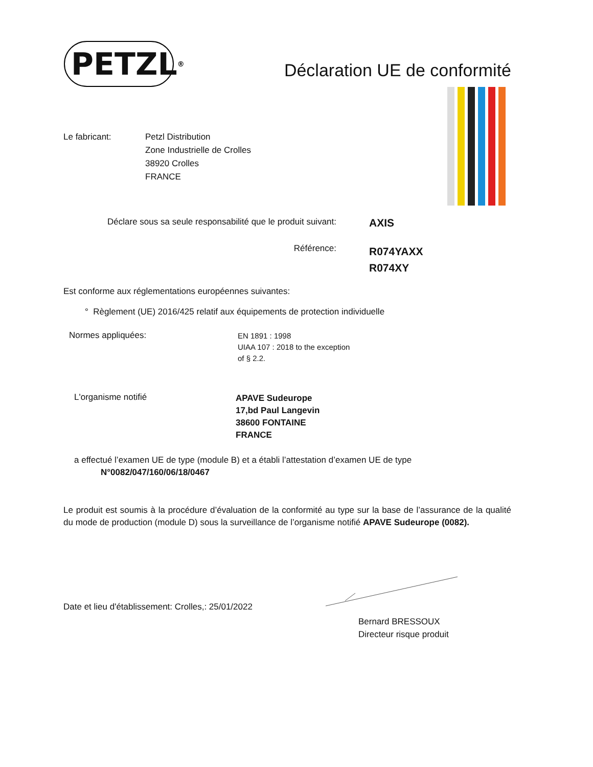PETZL<sup>®</sup>
Déclaration UE de conformité
Le fabricant: Petzl Distribution
Zone Industrielle de Crolles
38920 Crolles
FRANCE
Déclare sous sa seule responsabilité que le produit suivant:
AXIS
Référence:
R074YAXX
R074XY
Est conforme aux réglementations européennes suivantes:
° Règlement (UE) 2016/425 relatif aux équipements de protection individuelle
Normes appliquées:
EN 1891 : 1998
UIAA 107 : 2018 to the exception
of § 2.2.
L'organisme notifié
APAVE Sudeurope
17,bd Paul Langevin
38600 FONTAINE
FRANCE
a effectué l’examen UE de type (module B) et a établi l’attestation d’examen UE de type
N°0082/047/160/06/18/0467
Le produit est soumis à la procédure d’évaluation de la conformité au type sur la base de l’assurance de la qualité du mode de production (module D) sous la surveillance de l’organisme notifié APAVE Sudeurope (0082).
Date et lieu d'établissement: Crolles,: 25/01/2022
Bernard BRESSOUX
Directeur risque produit